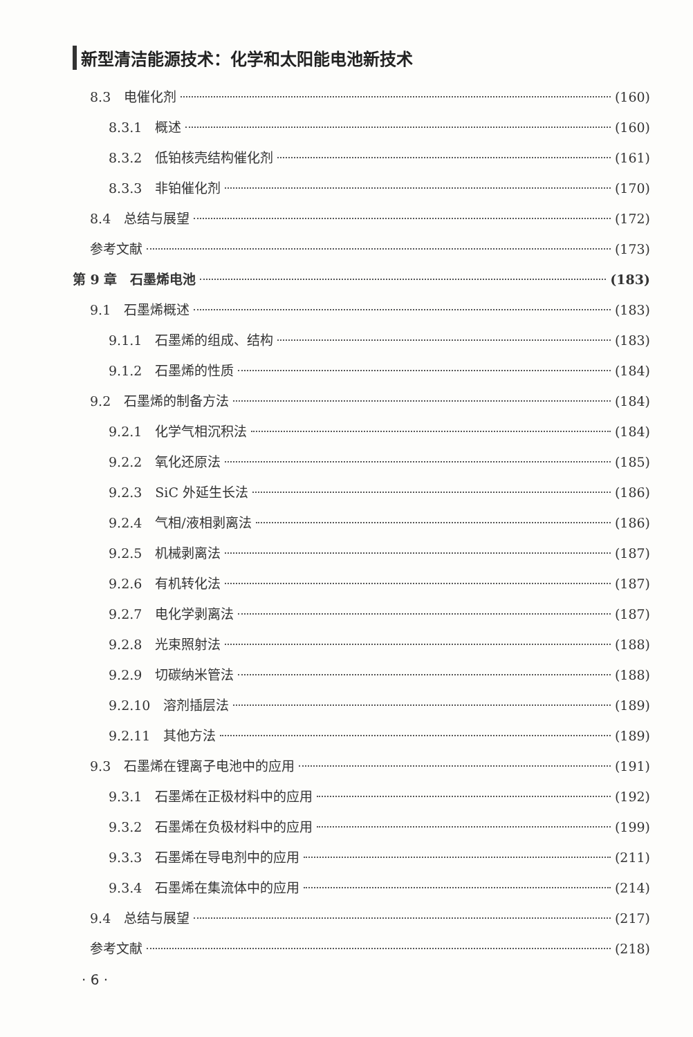新型清洁能源技术：化学和太阳能电池新技术
8.3　电催化剂 (160)
8.3.1　概述 (160)
8.3.2　低铂核壳结构催化剂 (161)
8.3.3　非铂催化剂 (170)
8.4　总结与展望 (172)
参考文献 (173)
第 9 章　石墨烯电池 (183)
9.1　石墨烯概述 (183)
9.1.1　石墨烯的组成、结构 (183)
9.1.2　石墨烯的性质 (184)
9.2　石墨烯的制备方法 (184)
9.2.1　化学气相沉积法 (184)
9.2.2　氧化还原法 (185)
9.2.3　SiC 外延生长法 (186)
9.2.4　气相/液相剥离法 (186)
9.2.5　机械剥离法 (187)
9.2.6　有机转化法 (187)
9.2.7　电化学剥离法 (187)
9.2.8　光束照射法 (188)
9.2.9　切碳纳米管法 (188)
9.2.10　溶剂插层法 (189)
9.2.11　其他方法 (189)
9.3　石墨烯在锂离子电池中的应用 (191)
9.3.1　石墨烯在正极材料中的应用 (192)
9.3.2　石墨烯在负极材料中的应用 (199)
9.3.3　石墨烯在导电剂中的应用 (211)
9.3.4　石墨烯在集流体中的应用 (214)
9.4　总结与展望 (217)
参考文献 (218)
· 6 ·